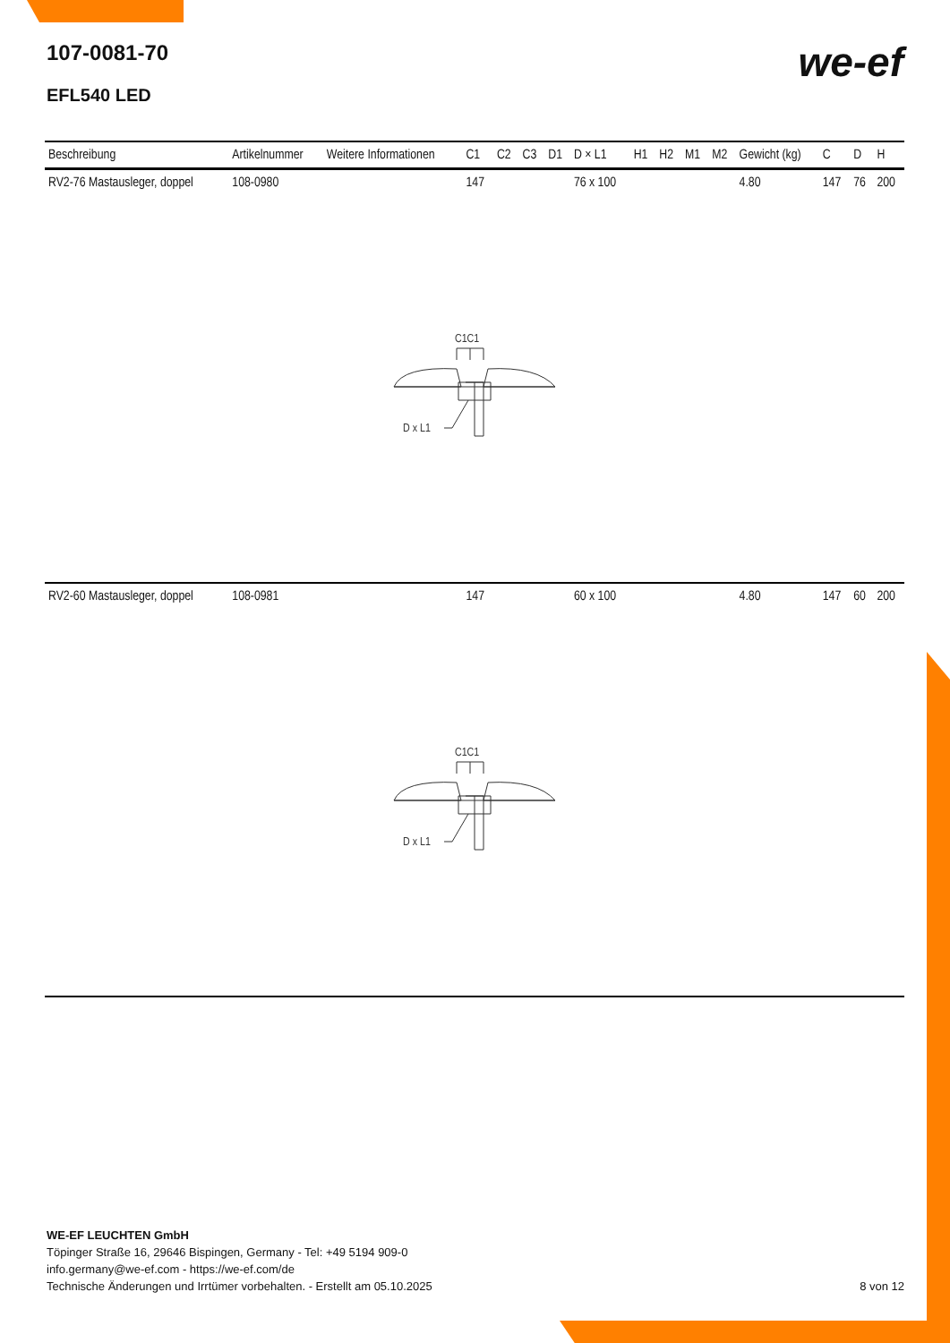107-0081-70
EFL540 LED
we-ef
| Beschreibung | Artikelnummer | Weitere Informationen | C1 | C2 | C3 | D1 | D × L1 | H1 | H2 | M1 | M2 | Gewicht (kg) | C | D | H |
| --- | --- | --- | --- | --- | --- | --- | --- | --- | --- | --- | --- | --- | --- | --- | --- |
| RV2-76 Mastausleger, doppel | 108-0980 | | 147 | | | | 76 x 100 | | | | | 4.80 | 147 | 76 | 200 |
| C1C1 D x L1 | | | | | | | | | | | | | | | |
| RV2-60 Mastausleger, doppel | 108-0981 | | 147 | | | | 60 x 100 | | | | | 4.80 | 147 | 60 | 200 |
| C1C1 D x L1 | | | | | | | | | | | | | | | |
WE-EF LEUCHTEN GmbH
Töpinger Straße 16, 29646 Bispingen, Germany - Tel: +49 5194 909-0
info.germany@we-ef.com - https://we-ef.com/de
Technische Änderungen und Irrtümer vorbehalten. - Erstellt am 05.10.2025 8 von 12